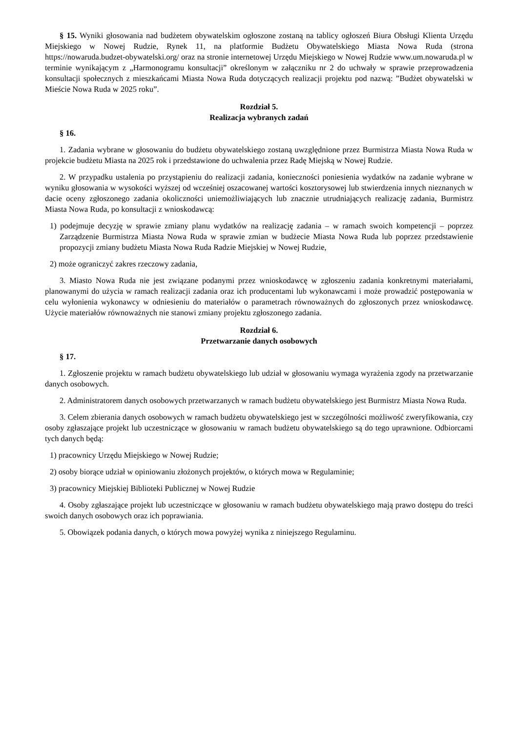§ 15. Wyniki głosowania nad budżetem obywatelskim ogłoszone zostaną na tablicy ogłoszeń Biura Obsługi Klienta Urzędu Miejskiego w Nowej Rudzie, Rynek 11, na platformie Budżetu Obywatelskiego Miasta Nowa Ruda (strona https://nowaruda.budzet-obywatelski.org/ oraz na stronie internetowej Urzędu Miejskiego w Nowej Rudzie www.um.nowaruda.pl w terminie wynikającym z „Harmonogramu konsultacji” określonym w załączniku nr 2 do uchwały w sprawie przeprowadzenia konsultacji społecznych z mieszkańcami Miasta Nowa Ruda dotyczących realizacji projektu pod nazwą: ”Budżet obywatelski w Mieście Nowa Ruda w 2025 roku”.
Rozdział 5.
Realizacja wybranych zadań
§ 16.
1. Zadania wybrane w głosowaniu do budżetu obywatelskiego zostaną uwzględnione przez Burmistrza Miasta Nowa Ruda w projekcie budżetu Miasta na 2025 rok i przedstawione do uchwalenia przez Radę Miejską w Nowej Rudzie.
2. W przypadku ustalenia po przystąpieniu do realizacji zadania, konieczności poniesienia wydatków na zadanie wybrane w wyniku głosowania w wysokości wyższej od wcześniej oszacowanej wartości kosztorysowej lub stwierdzenia innych nieznanych w dacie oceny zgłoszonego zadania okoliczności uniemożliwiających lub znacznie utrudniających realizację zadania, Burmistrz Miasta Nowa Ruda, po konsultacji z wnioskodawcą:
1) podejmuje decyzję w sprawie zmiany planu wydatków na realizację zadania – w ramach swoich kompetencji – poprzez Zarządzenie Burmistrza Miasta Nowa Ruda w sprawie zmian w budżecie Miasta Nowa Ruda lub poprzez przedstawienie propozycji zmiany budżetu Miasta Nowa Ruda Radzie Miejskiej w Nowej Rudzie,
2) może ograniczyć zakres rzeczowy zadania,
3. Miasto Nowa Ruda nie jest związane podanymi przez wnioskodawcę w zgłoszeniu zadania konkretnymi materiałami, planowanymi do użycia w ramach realizacji zadania oraz ich producentami lub wykonawcami i może prowadzić postępowania w celu wyłonienia wykonawcy w odniesieniu do materiałów o parametrach równoważnych do zgłoszonych przez wnioskodawcę. Użycie materiałów równoważnych nie stanowi zmiany projektu zgłoszonego zadania.
Rozdział 6.
Przetwarzanie danych osobowych
§ 17.
1. Zgłoszenie projektu w ramach budżetu obywatelskiego lub udział w głosowaniu wymaga wyrażenia zgody na przetwarzanie danych osobowych.
2. Administratorem danych osobowych przetwarzanych w ramach budżetu obywatelskiego jest Burmistrz Miasta Nowa Ruda.
3. Celem zbierania danych osobowych w ramach budżetu obywatelskiego jest w szczególności możliwość zweryfikowania, czy osoby zgłaszające projekt lub uczestniczące w głosowaniu w ramach budżetu obywatelskiego są do tego uprawnione. Odbiorcami tych danych będą:
1) pracownicy Urzędu Miejskiego w Nowej Rudzie;
2) osoby biorące udział w opiniowaniu złożonych projektów, o których mowa w Regulaminie;
3) pracownicy Miejskiej Biblioteki Publicznej w Nowej Rudzie
4. Osoby zgłaszające projekt lub uczestniczące w głosowaniu w ramach budżetu obywatelskiego mają prawo dostępu do treści swoich danych osobowych oraz ich poprawiania.
5. Obowiązek podania danych, o których mowa powyżej wynika z niniejszego Regulaminu.